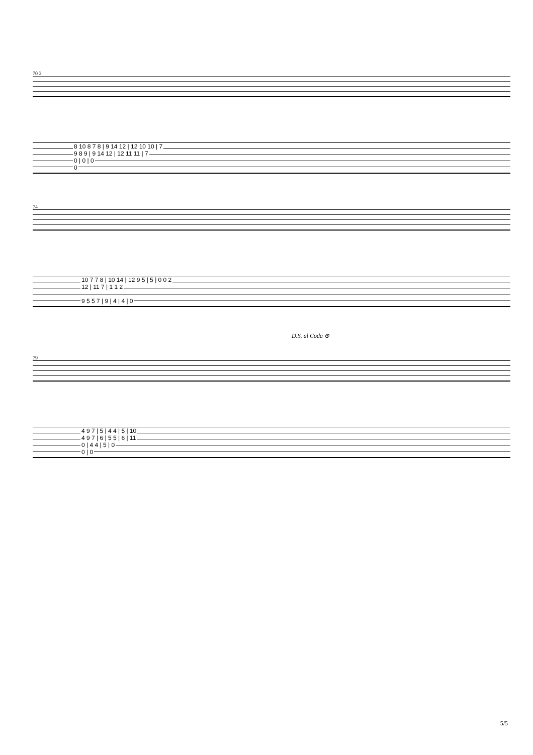70 3
8 10 8 7 8 | 9 14 12 | 12 10 10 | 7
9 8 9 | 9 14 12 | 12 11 11 | 7
0 | 0 | 0
0
74
10 7 7 8 | 10 14 | 12 9 5 | 5 | 0 0 2
12 | 11 7 | 1 1 2
9 5 5 7 | 9 | 4 | 4 | 0
D.S. al Coda ⊕
79
4 9 7 | 5 | 4 4 | 5 | 10
4 9 7 | 6 | 5 5 | 6 | 11
0 | 4 4 | 5 | 0
0 | 0
5/5